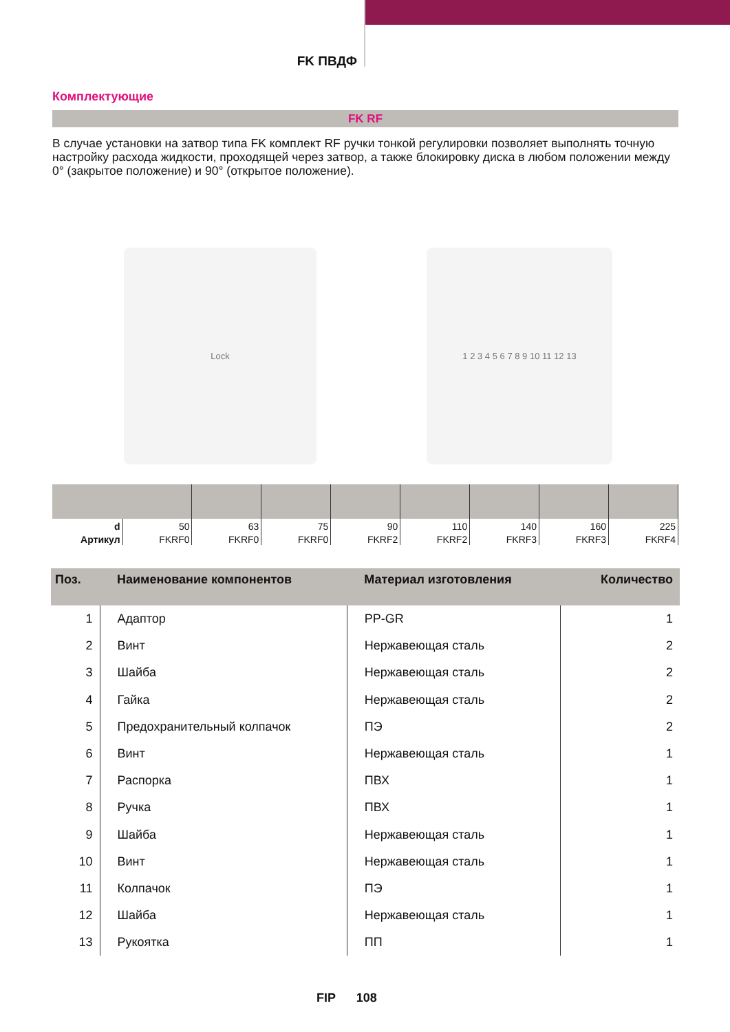FK ПВДФ
Комплектующие
FK RF
В случае установки на затвор типа FK комплект RF ручки тонкой регулировки позволяет выполнять точную настройку расхода жидкости, проходящей через затвор, а также блокировку диска в любом положении между 0° (закрытое положение) и 90° (открытое положение).
Lock 1 2 3 4 5 6 7 8 9 10 11 12 13
| d | 50 | 63 | 75 | 90 | 110 | 140 | 160 | 225 |
| Артикул | FKRF0 | FKRF0 | FKRF0 | FKRF2 | FKRF2 | FKRF3 | FKRF3 | FKRF4 |
| Поз. | Наименование компонентов | Материал изготовления | Количество |
| --- | --- | --- | --- |
| 1 | Адаптор | PP-GR | 1 |
| 2 | Винт | Нержавеющая сталь | 2 |
| 3 | Шайба | Нержавеющая сталь | 2 |
| 4 | Гайка | Нержавеющая сталь | 2 |
| 5 | Предохранительный колпачок | ПЭ | 2 |
| 6 | Винт | Нержавеющая сталь | 1 |
| 7 | Распорка | ПВХ | 1 |
| 8 | Ручка | ПВХ | 1 |
| 9 | Шайба | Нержавеющая сталь | 1 |
| 10 | Винт | Нержавеющая сталь | 1 |
| 11 | Колпачок | ПЭ | 1 |
| 12 | Шайба | Нержавеющая сталь | 1 |
| 13 | Рукоятка | ПП | 1 |
FIP 108